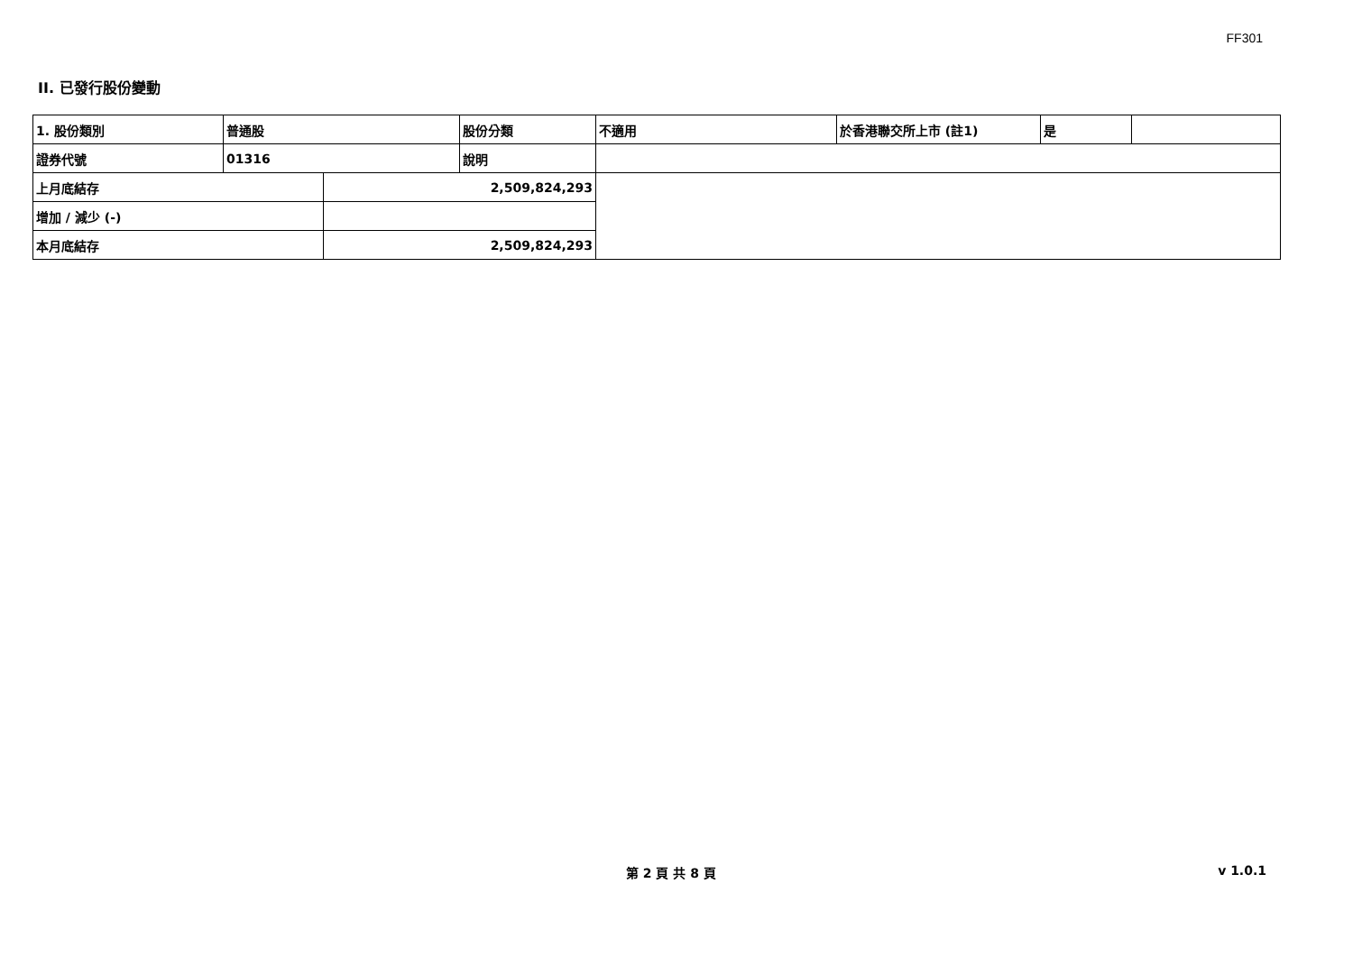FF301
II. 已發行股份變動
| 1. 股份類別 | 普通股 | | 股份分類 | 不適用 | 於香港聯交所上市 (註1) | 是 | |
| 證券代號 | 01316 | | 說明 | | | | |
| 上月底結存 | | 2,509,824,293 | | | | | |
| 增加 / 減少 (-) | | | | | | | |
| 本月底結存 | | 2,509,824,293 | | | | | |
第 2 頁 共 8 頁 v 1.0.1